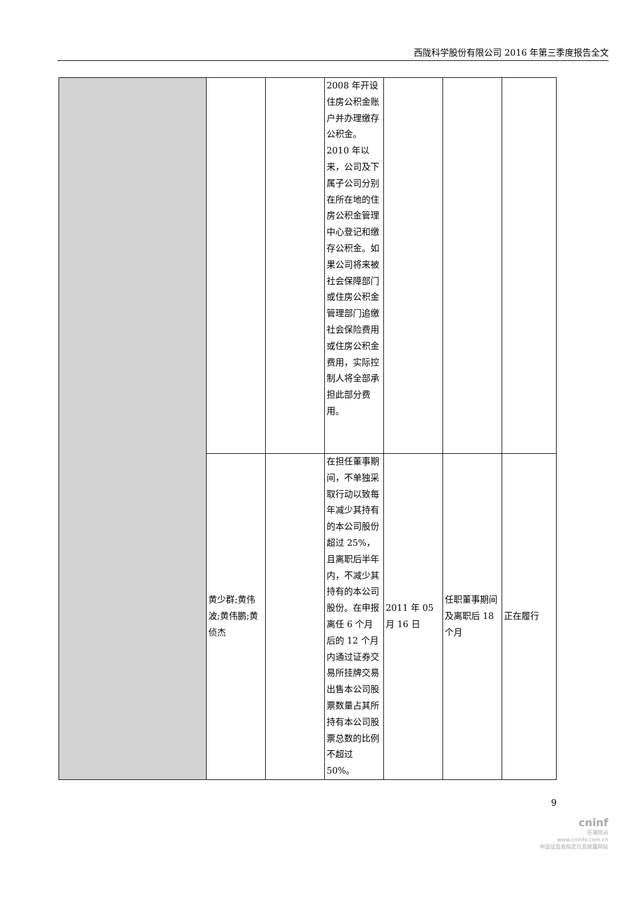西陇科学股份有限公司 2016 年第三季度报告全文
| | | | 2008 年开设住房公积金账户并办理缴存公积金。2010 年以来，公司及下属子公司分别在所在地的住房公积金管理中心登记和缴存公积金。如果公司将来被社会保障部门或住房公积金管理部门追缴社会保险费用或住房公积金费用，实际控制人将全部承担此部分费用。 | | | |
| | 黄少群;黄伟波;黄伟鹏;黄侦杰 | | 在担任董事期间，不单独采取行动以致每年减少其持有的本公司股份超过 25%，且离职后半年内，不减少其持有的本公司股份。在申报离任 6 个月后的 12 个月内通过证券交易所挂牌交易出售本公司股票数量占其所持有本公司股票总数的比例不超过 50%。 | 2011 年 05 月 16 日 | 任职董事期间及离职后 18 个月 | 正在履行 |
9
cninf
巨潮资讯
www.cninfo.com.cn
中国证监会指定信息披露网站